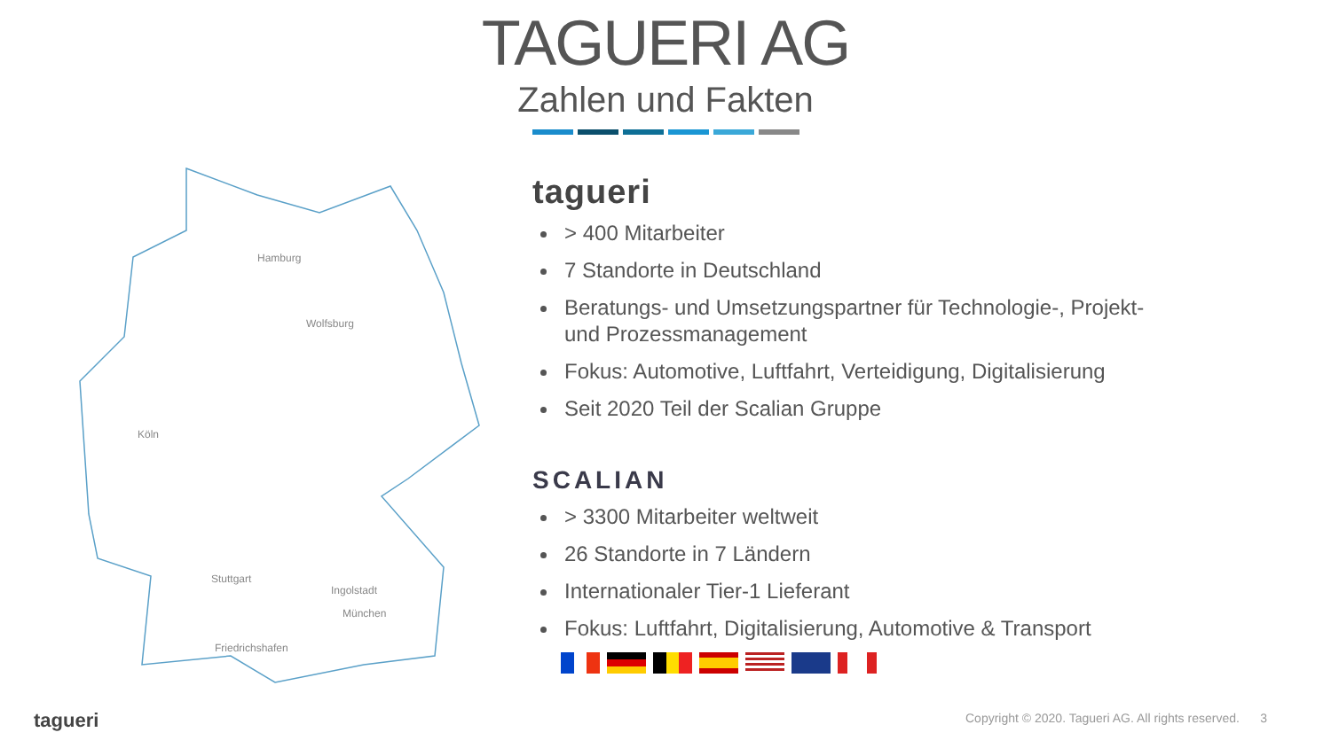TAGUERI AG
Zahlen und Fakten
Hamburg
Wolfsburg
Köln
Stuttgart
Ingolstadt
München
Friedrichshafen
tagueri
> 400 Mitarbeiter
7 Standorte in Deutschland
Beratungs- und Umsetzungspartner für Technologie-, Projekt- und Prozessmanagement
Fokus: Automotive, Luftfahrt, Verteidigung, Digitalisierung
Seit 2020 Teil der Scalian Gruppe
SCALIAN
> 3300 Mitarbeiter weltweit
26 Standorte in 7 Ländern
Internationaler Tier-1 Lieferant
Fokus: Luftfahrt, Digitalisierung, Automotive & Transport
tagueri
Copyright © 2020. Tagueri AG. All rights reserved. 3